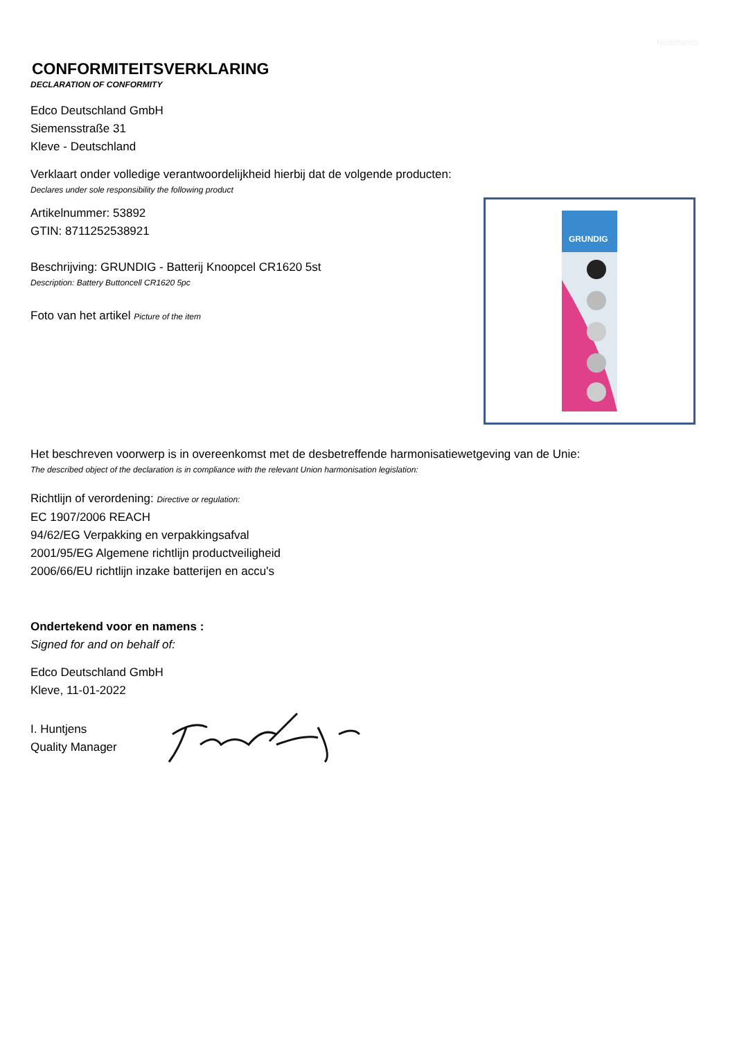Nederlands
CONFORMITEITSVERKLARING
DECLARATION OF CONFORMITY
Edco Deutschland GmbH
Siemensstraße 31
Kleve - Deutschland
Verklaart onder volledige verantwoordelijkheid hierbij dat de volgende producten:
Declares under sole responsibility the following product
Artikelnummer: 53892
GTIN: 8711252538921
Beschrijving: GRUNDIG - Batterij Knoopcel CR1620 5st
Description: Battery Buttoncell CR1620 5pc
Foto van het artikel Picture of the item
GRUNDIG
Het beschreven voorwerp is in overeenkomst met de desbetreffende harmonisatiewetgeving van de Unie:
The described object of the declaration is in compliance with the relevant Union harmonisation legislation:
Richtlijn of verordening: Directive or regulation:
EC 1907/2006 REACH
94/62/EG Verpakking en verpakkingsafval
2001/95/EG Algemene richtlijn productveiligheid
2006/66/EU richtlijn inzake batterijen en accu's
Ondertekend voor en namens :
Signed for and on behalf of:
Edco Deutschland GmbH
Kleve, 11-01-2022
I. Huntjens
Quality Manager